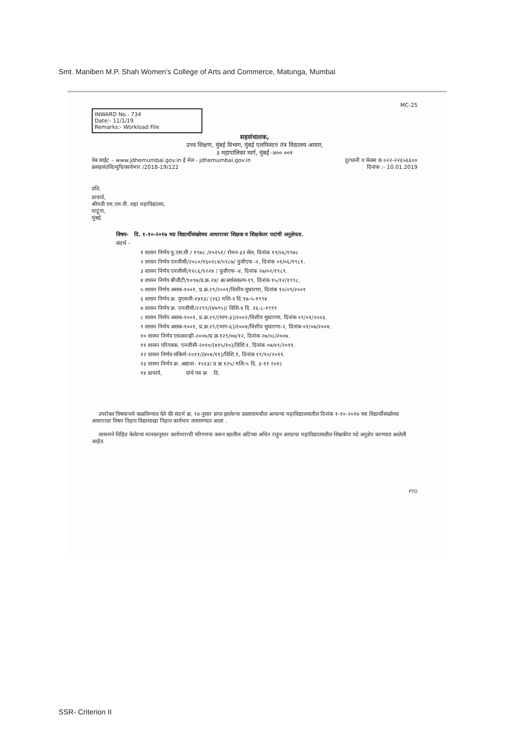Smt. Maniben M.P. Shah Women’s College of Arts and Commerce, Matunga, Mumbai
MC-25
INWARD No.- 734
Date:- 11/1/19
Remarks:- Workload File
सहसंचालक,
उच्च शिक्षण, मुंबई विभाग, मुंबई एलफिस्टन तंत्र विद्यालय आवार,
३ महापालिका मार्ग, मुंबई -४०० ००१
वेब साईट – www.jdhemumbai.gov.in ई मेल - jdhemumbai.gov.in दूरध्वनी व फॅक्स क ०२२-२२६५६६००
क्रसहसंउशि/मुवि/कार्यभार /2018-19/122 दिनांक :- 10.01.2019
प्रति,
प्राचार्य,
श्रीमती एम.एम.पी. शहा महाविद्यालय,
माटुंगा,
मुंबई.
विषय- दि. १-१०-२०१७ च्या विद्यार्थीसंख्येच्या आधारावर शिक्षक व शिक्षकेतर पदांची अनुज्ञेयता.
संदर्भ -
१ शासन निर्णय यु.एस.सी / १९७८ /२५२५१/ रोमन-३२ सेल, दिनांक १९/०६/१९७८
२ शासन निर्णय एनजीसी/२०८०/१६०२८४/५९८७/ युजीएफ -२, दिनांक ०१/०६/१९८१.
३ शासन निर्णय एनजीसी/१२८६/१२२४ / युजीएफ -४, दिनांक २७/०२/१९८९.
४ शासन निर्णय बीजीटी/१०९७/प्र.क्र.२४/ अ/अर्थसकल्प-१९, दिनांक १५/१२/१९९८.
५ शासन निर्णय असक-१००१, प्र.क्र.२९/२००१/वित्तीय सुधारणा, दिनांक १०/०९/२००१
६ शासन निर्णय क्र. युएसजी-१४१३/ (२६) मशि-२ दि.१७-५-१९९४
७ शासन निर्णय क्र. एनजीसी/२२९९/(४७९५)/ विशि-४ दि. २६-८-१९९९
८ शासन निर्णय असक-१००१, प्र.क्र.२९/(भाग-३)/२००२/वित्तीय सुधारणा, दिनांक ०९/०१/२००३.
९ शासन निर्णय असक-१००१, प्र.क्र.२९/(भाग-६)/२००४/वित्तीय सुधारणा-२, दिनांक ०१/०७/२००४.
१० शासन निर्णय एसआरव्ही-२००७/प्र.क्र.१२९/०७/१२, दिनांक २७/०८/२००७.
११ शासन परिपत्रक. एनजीसी-२०१०/(४१५/१०)/विशि.१, दिनांक ०७/०९/२०११.
१२ शासन निर्णय संकिर्ण-२०११/(४०४/११)/विशि.१, दिनांक १९/१०/२०११.
१३ शासन निर्णय क्र. अद्यावा- १५१३/ प्र क्र १२५/ मशि-५ दि. ३-११ २०१८
१४ प्राचार्य, यांचे पत्र क्र दि.
उपरोक्त विषयान्वये कळविण्यात येते की संदर्भ क्र. १४ नुसार प्राप्त झालेल्या प्रस्तावामधील आपल्या महाविद्यालयातील दिनांक १-१०-२०१७ च्या विद्यार्थीसंख्येच्या आधारावर विषय निहाय विद्याशाखा निहाय कार्यभार तपासण्यात आला .
शासनाने विहित केलेल्या मानकानुसार कार्यभाराची परिगणना करुन खालील अटिच्या अधिन राहून आपल्या महाविद्यालयतील शिक्षकीय पदे अनुज्ञेय करण्यात आलेली आहेत.
PTO
SSR- Criterion II